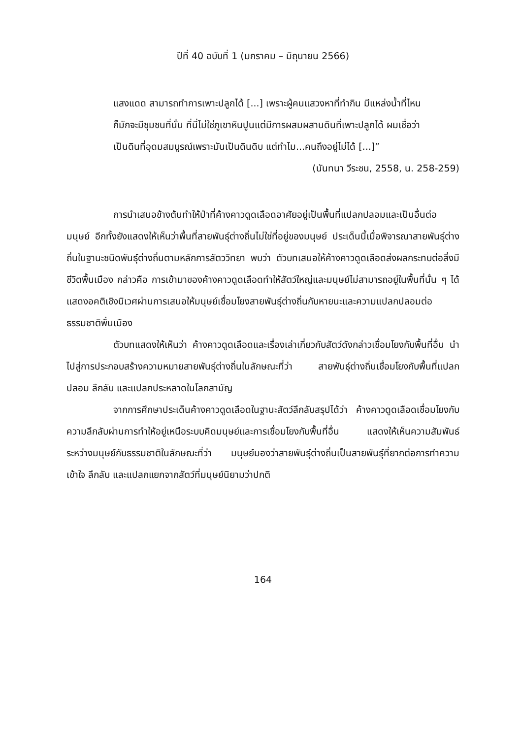ปีที่ 40 ฉบับที่ 1 (มกราคม – มิถุนายน 2566)
แสงแดด สามารถทำการเพาะปลูกได้ [...] เพราะผู้คนแสวงหาที่ทำกิน มีแหล่งน้ำที่ไหนก็มักจะมีชุมชนที่นั่น ที่นี่ไม่ใช่ภูเขาหินปูนแต่มีการผสมผสานดินที่เพาะปลูกได้ ผมเชื่อว่าเป็นดินที่อุดมสมบูรณ์เพราะมันเป็นดินดิบ แต่ทำไม...คนถึงอยู่ไม่ได้ [...]”
(นันทนา วีระชน, 2558, น. 258-259)
การนำเสนอข้างต้นทำให้ป่าที่ค้างคาวดูดเลือดอาศัยอยู่เป็นพื้นที่แปลกปลอมและเป็นอื่นต่อมนุษย์ อีกทั้งยังแสดงให้เห็นว่าพื้นที่สายพันธุ์ต่างถิ่นไม่ใช่ที่อยู่ของมนุษย์ ประเด็นนี้เมื่อพิจารณาสายพันธุ์ต่างถิ่นในฐานะชนิดพันธุ์ต่างถิ่นตามหลักการสัตววิทยา พบว่า ตัวบทเสนอให้ค้างคาวดูดเลือดส่งผลกระทบต่อสิ่งมีชีวิตพื้นเมือง กล่าวคือ การเข้ามาของค้างคาวดูดเลือดทำให้สัตว์ใหญ่และมนุษย์ไม่สามารถอยู่ในพื้นที่นั้น ๆ ได้ แสดงอคติเชิงนิเวศผ่านการเสนอให้มนุษย์เชื่อมโยงสายพันธุ์ต่างถิ่นกับหายนะและความแปลกปลอมต่อธรรมชาติพื้นเมือง
ตัวบทแสดงให้เห็นว่า ค้างคาวดูดเลือดและเรื่องเล่าเกี่ยวกับสัตว์ดังกล่าวเชื่อมโยงกับพื้นที่อื่น นำไปสู่การประกอบสร้างความหมายสายพันธุ์ต่างถิ่นในลักษณะที่ว่า สายพันธุ์ต่างถิ่นเชื่อมโยงกับพื้นที่แปลกปลอม ลึกลับ และแปลกประหลาดในโลกสามัญ
จากการศึกษาประเด็นค้างคาวดูดเลือดในฐานะสัตว์ลึกลับสรุปได้ว่า ค้างคาวดูดเลือดเชื่อมโยงกับความลึกลับผ่านการทำให้อยู่เหนือระบบคิดมนุษย์และการเชื่อมโยงกับพื้นที่อื่น แสดงให้เห็นความสัมพันธ์ระหว่างมนุษย์กับธรรมชาติในลักษณะที่ว่า มนุษย์มองว่าสายพันธุ์ต่างถิ่นเป็นสายพันธุ์ที่ยากต่อการทำความเข้าใจ ลึกลับ และแปลกแยกจากสัตว์ที่มนุษย์นิยามว่าปกติ
164